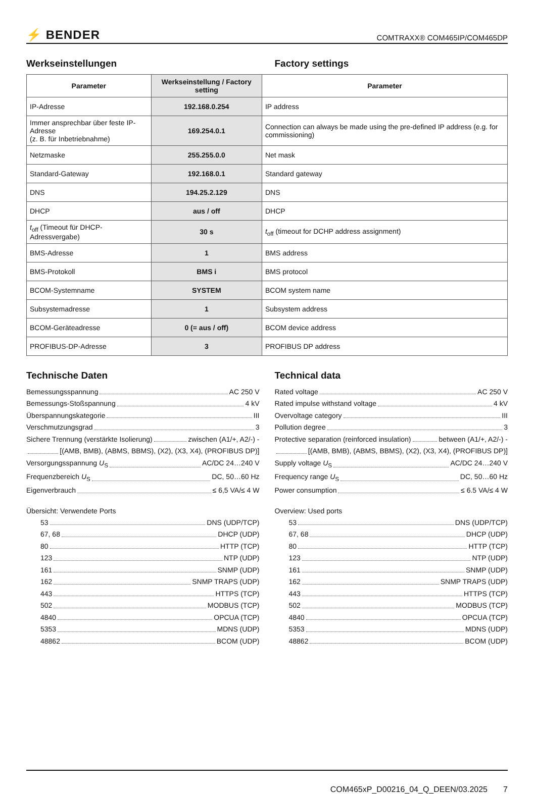⚡ BENDER
COMTRAXX® COM465IP/COM465DP
Werkseinstellungen Factory settings
| Parameter | Werkseinstellung / Factory setting | Parameter |
| --- | --- | --- |
| IP-Adresse | 192.168.0.254 | IP address |
| Immer ansprechbar über feste IP-Adresse (z. B. für Inbetriebnahme) | 169.254.0.1 | Connection can always be made using the pre-defined IP address (e.g. for commissioning) |
| Netzmaske | 255.255.0.0 | Net mask |
| Standard-Gateway | 192.168.0.1 | Standard gateway |
| DNS | 194.25.2.129 | DNS |
| DHCP | aus / off | DHCP |
| t<sub>off</sub> (Timeout für DHCP-Adressvergabe) | 30 s | t<sub>off</sub> (timeout for DCHP address assignment) |
| BMS-Adresse | 1 | BMS address |
| BMS-Protokoll | BMS i | BMS protocol |
| BCOM-Systemname | SYSTEM | BCOM system name |
| Subsystemadresse | 1 | Subsystem address |
| BCOM-Geräteadresse | 0 (= aus / off) | BCOM device address |
| PROFIBUS-DP-Adresse | 3 | PROFIBUS DP address |
Technische Daten
Bemessungsspannung AC 250 V
Bemessungs-Stoßspannung 4 kV
Überspannungskategorie III
Verschmutzungsgrad 3
Sichere Trennung (verstärkte Isolierung) zwischen (A1/+, A2/-) -
[(AMB, BMB), (ABMS, BBMS), (X2), (X3, X4), (PROFIBUS DP)]
Versorgungsspannung U<sub>S</sub> AC/DC 24…240 V
Frequenzbereich U<sub>S</sub> DC, 50…60 Hz
Eigenverbrauch ≤ 6,5 VA/≤ 4 W
Übersicht: Verwendete Ports
53 DNS (UDP/TCP)
67, 68 DHCP (UDP)
80 HTTP (TCP)
123 NTP (UDP)
161 SNMP (UDP)
162 SNMP TRAPS (UDP)
443 HTTPS (TCP)
502 MODBUS (TCP)
4840 OPCUA (TCP)
5353 MDNS (UDP)
48862 BCOM (UDP)
Technical data
Rated voltage AC 250 V
Rated impulse withstand voltage 4 kV
Overvoltage category III
Pollution degree 3
Protective separation (reinforced insulation) between (A1/+, A2/-) -
[(AMB, BMB), (ABMS, BBMS), (X2), (X3, X4), (PROFIBUS DP)]
Supply voltage U<sub>S</sub> AC/DC 24…240 V
Frequency range U<sub>S</sub> DC, 50…60 Hz
Power consumption ≤ 6.5 VA/≤ 4 W
Overview: Used ports
53 DNS (UDP/TCP)
67, 68 DHCP (UDP)
80 HTTP (TCP)
123 NTP (UDP)
161 SNMP (UDP)
162 SNMP TRAPS (UDP)
443 HTTPS (TCP)
502 MODBUS (TCP)
4840 OPCUA (TCP)
5353 MDNS (UDP)
48862 BCOM (UDP)
COM465xP_D00216_04_Q_DEEN/03.2025 7